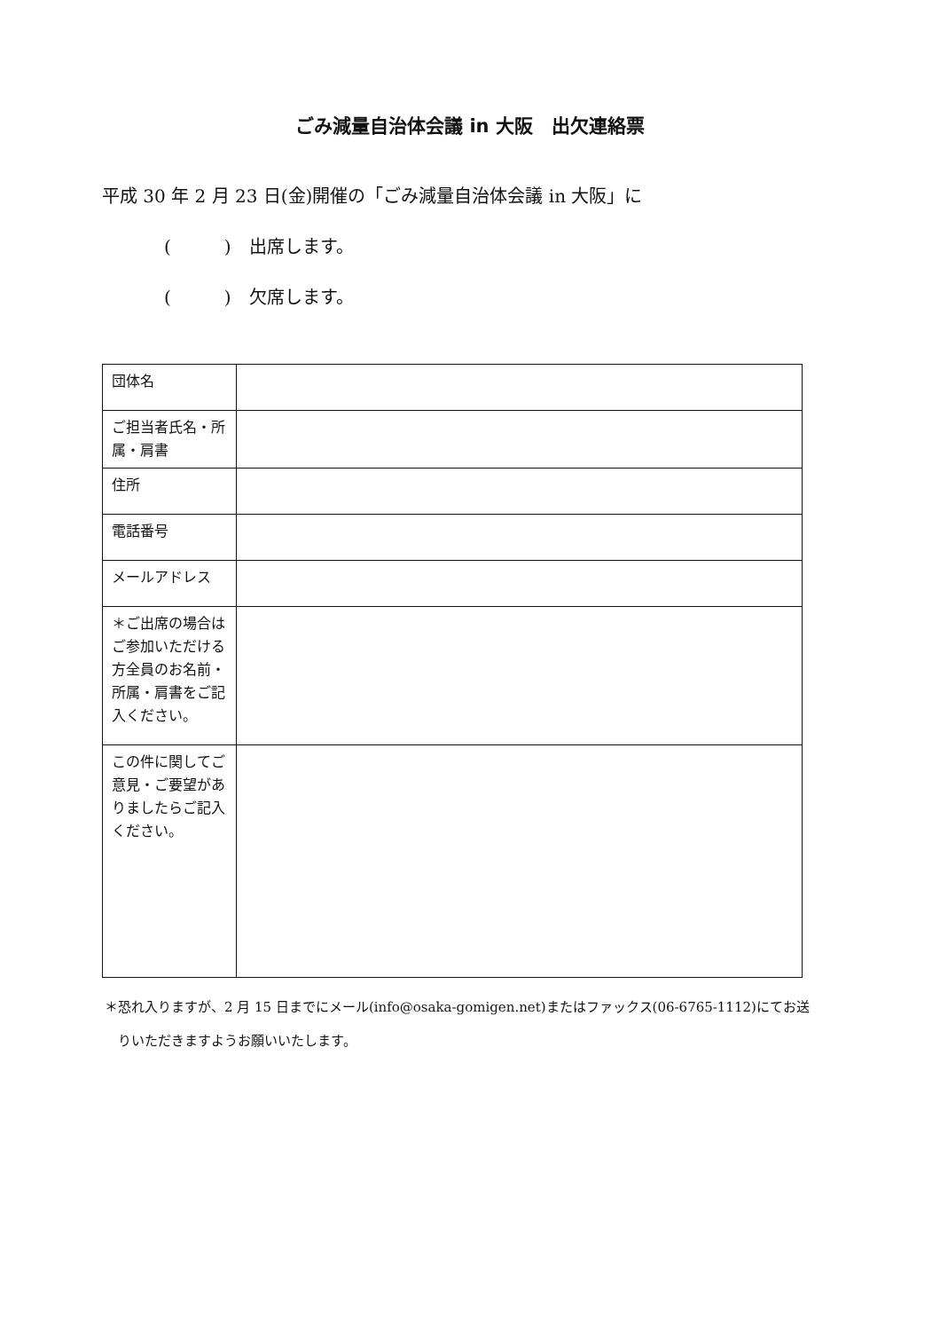ごみ減量自治体会議 in 大阪　出欠連絡票
平成 30 年 2 月 23 日(金)開催の「ごみ減量自治体会議 in 大阪」に
(　　　)　出席します。
(　　　)　欠席します。
| 団体名 | |
| ご担当者氏名・所属・肩書 | |
| 住所 | |
| 電話番号 | |
| メールアドレス | |
| ＊ご出席の場合はご参加いただける方全員のお名前・所属・肩書をご記入ください。 | |
| この件に関してご意見・ご要望がありましたらご記入ください。 | |
＊恐れ入りますが、2 月 15 日までにメール(info@osaka-gomigen.net)またはファックス(06-6765-1112)にてお送
　りいただきますようお願いいたします。